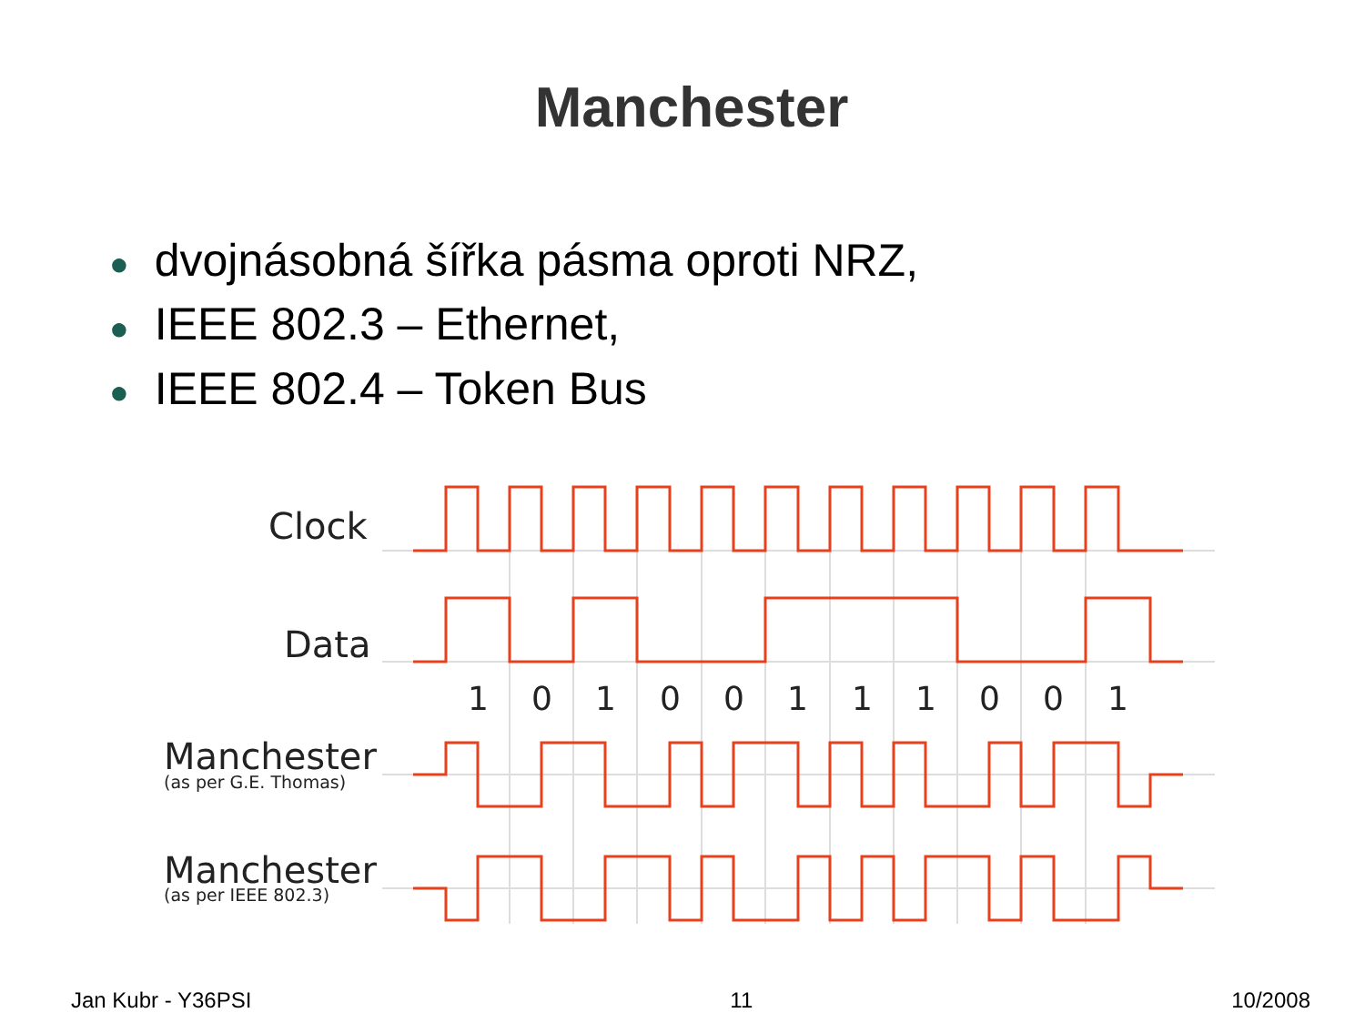Manchester
● dvojnásobná šířka pásma oproti NRZ,
● IEEE 802.3 – Ethernet,
● IEEE 802.4 – Token Bus
Clock
Data
Manchester
Manchester
(as per G.E. Thomas)
(as per IEEE 802.3)
1
0
1
0
0
1
1
1
0
0
1
Jan Kubr - Y36PSI 11 10/2008